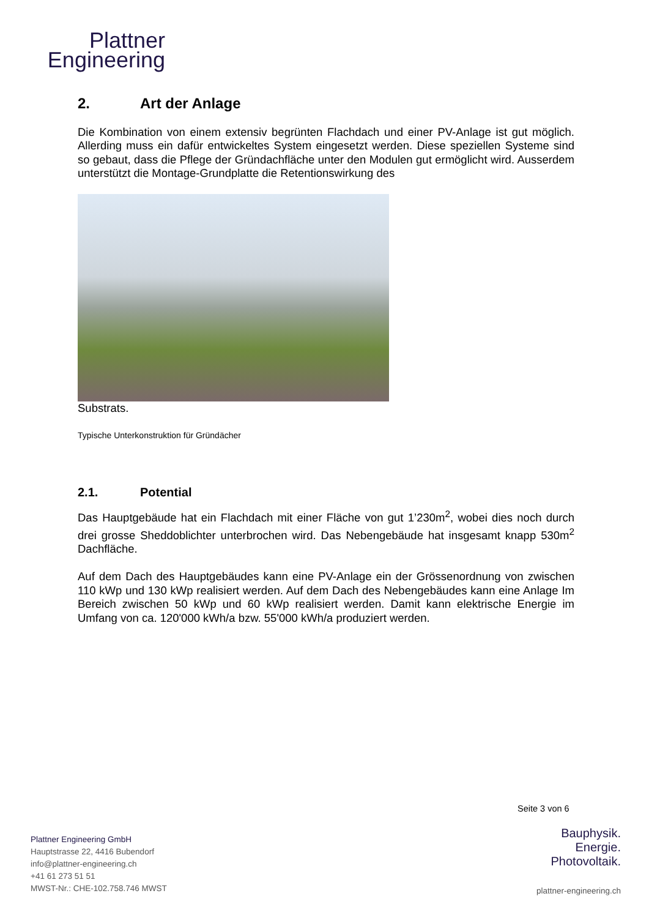Plattner
Engineering
2. Art der Anlage
Die Kombination von einem extensiv begrünten Flachdach und einer PV-Anlage ist gut möglich. Allerding muss ein dafür entwickeltes System eingesetzt werden. Diese speziellen Systeme sind so gebaut, dass die Pflege der Gründachfläche unter den Modulen gut ermöglicht wird. Ausserdem unterstützt die Montage-Grundplatte die Retentionswirkung des
Substrats.
Typische Unterkonstruktion für Gründächer
2.1. Potential
Das Hauptgebäude hat ein Flachdach mit einer Fläche von gut 1’230m<sup>2</sup>, wobei dies noch durch drei grosse Sheddoblichter unterbrochen wird. Das Nebengebäude hat insgesamt knapp 530m<sup>2</sup> Dachfläche.
Auf dem Dach des Hauptgebäudes kann eine PV-Anlage ein der Grössenordnung von zwischen 110 kWp und 130 kWp realisiert werden. Auf dem Dach des Nebengebäudes kann eine Anlage Im Bereich zwischen 50 kWp und 60 kWp realisiert werden. Damit kann elektrische Energie im Umfang von ca. 120'000 kWh/a bzw. 55'000 kWh/a produziert werden.
Seite 3 von 6
Plattner Engineering GmbH
Hauptstrasse 22, 4416 Bubendorf
info@plattner-engineering.ch
+41 61 273 51 51
MWST-Nr.: CHE-102.758.746 MWST
Bauphysik.
Energie.
Photovoltaik.
plattner-engineering.ch